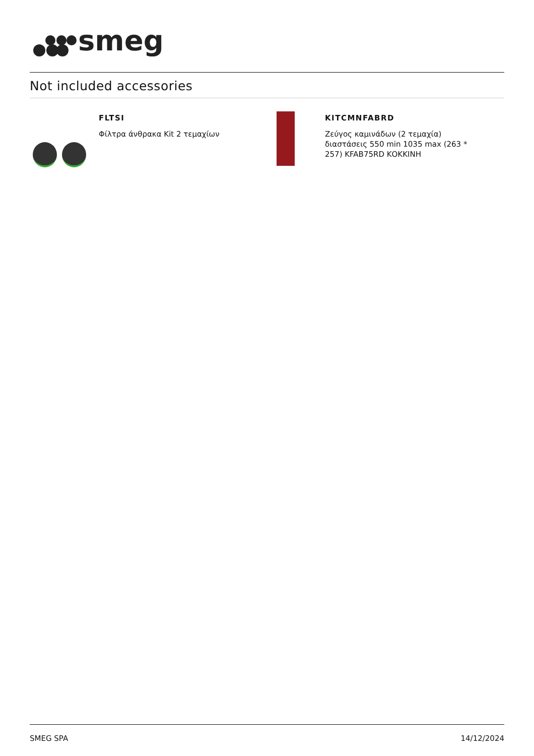smeg
Not included accessories
FLTSI
Φίλτρα άνθρακα Kit 2 τεμαχίων
KITCMNFABRD
Ζεύγος καμινάδων (2 τεμαχία)
διαστάσεις 550 min 1035 max (263 *
257) KFAB75RD ΚΟΚΚΙΝΗ
SMEG SPA 14/12/2024